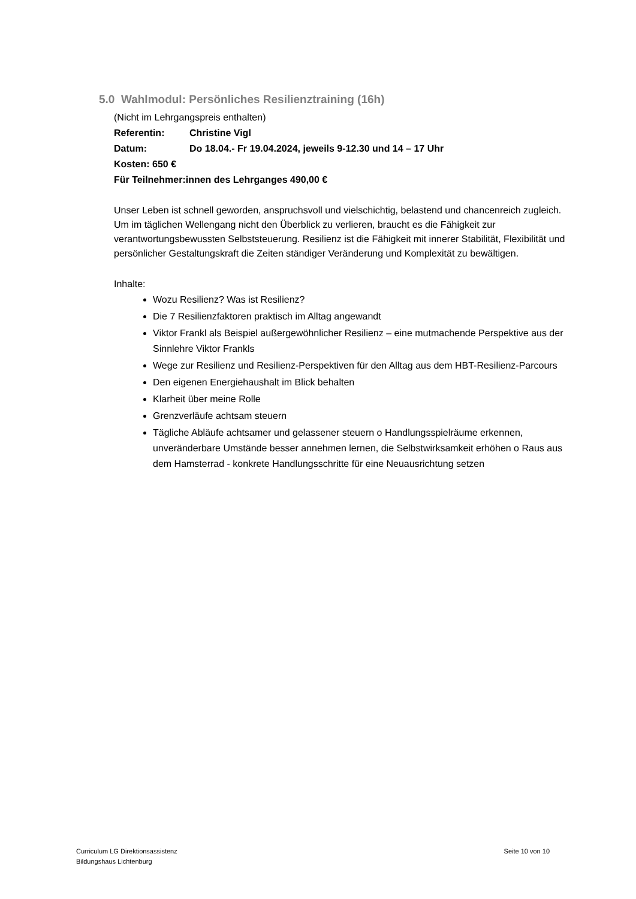5.0 Wahlmodul: Persönliches Resilienztraining (16h)
(Nicht im Lehrgangspreis enthalten)
Referentin: Christine Vigl
Datum: Do 18.04.- Fr 19.04.2024, jeweils 9-12.30 und 14 – 17 Uhr
Kosten: 650 €
Für Teilnehmer:innen des Lehrganges 490,00 €
Unser Leben ist schnell geworden, anspruchsvoll und vielschichtig, belastend und chancenreich zugleich. Um im täglichen Wellengang nicht den Überblick zu verlieren, braucht es die Fähigkeit zur verantwortungsbewussten Selbststeuerung. Resilienz ist die Fähigkeit mit innerer Stabilität, Flexibilität und persönlicher Gestaltungskraft die Zeiten ständiger Veränderung und Komplexität zu bewältigen.
Inhalte:
Wozu Resilienz? Was ist Resilienz?
Die 7 Resilienzfaktoren praktisch im Alltag angewandt
Viktor Frankl als Beispiel außergewöhnlicher Resilienz – eine mutmachende Perspektive aus der Sinnlehre Viktor Frankls
Wege zur Resilienz und Resilienz-Perspektiven für den Alltag aus dem HBT-Resilienz-Parcours
Den eigenen Energiehaushalt im Blick behalten
Klarheit über meine Rolle
Grenzverläufe achtsam steuern
Tägliche Abläufe achtsamer und gelassener steuern o Handlungsspielräume erkennen, unveränderbare Umstände besser annehmen lernen, die Selbstwirksamkeit erhöhen o Raus aus dem Hamsterrad - konkrete Handlungsschritte für eine Neuausrichtung setzen
Curriculum LG Direktionsassistenz
Bildungshaus Lichtenburg
Seite 10 von 10